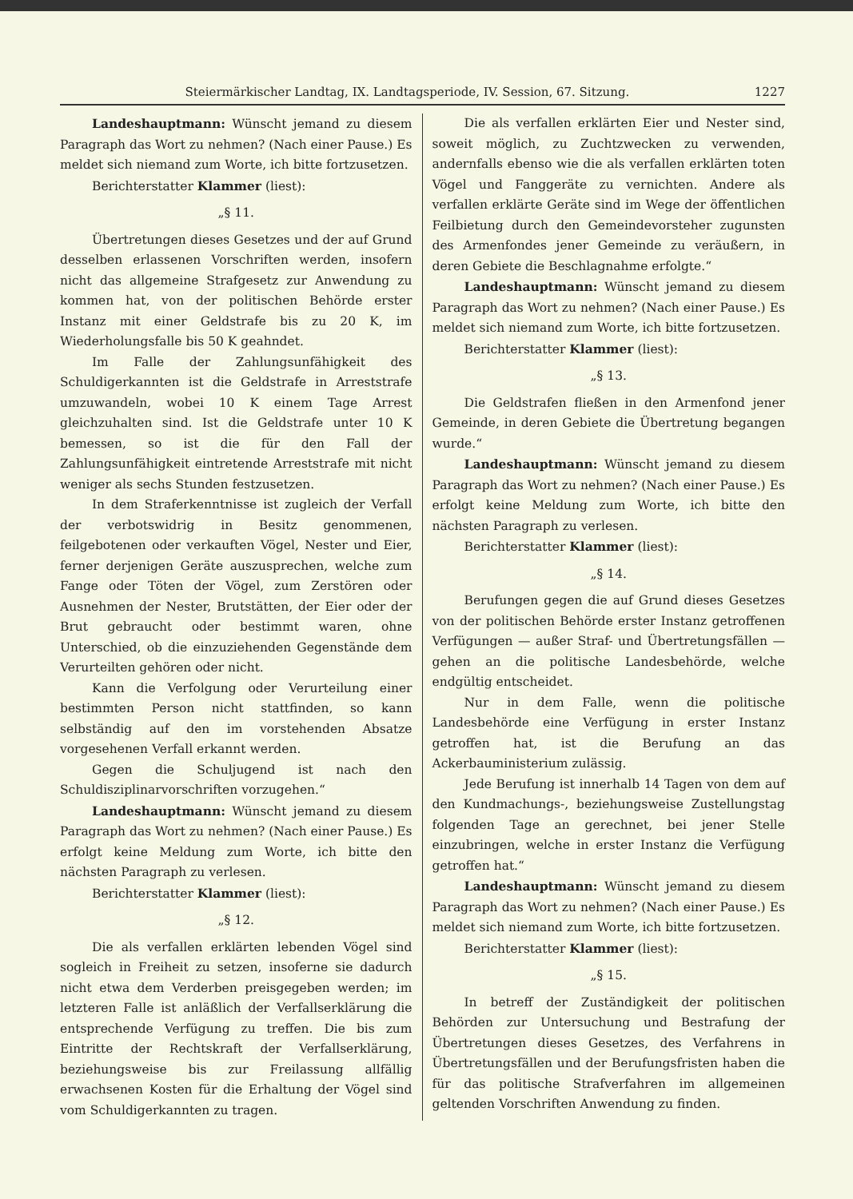Steiermärkischer Landtag, IX. Landtagsperiode, IV. Session, 67. Sitzung. 1227
Landeshauptmann: Wünscht jemand zu diesem Paragraph das Wort zu nehmen? (Nach einer Pause.) Es meldet sich niemand zum Worte, ich bitte fortzusetzen.
Berichterstatter Klammer (liest):
„§ 11.
Übertretungen dieses Gesetzes und der auf Grund desselben erlassenen Vorschriften werden, insofern nicht das allgemeine Strafgesetz zur Anwendung zu kommen hat, von der politischen Behörde erster Instanz mit einer Geldstrafe bis zu 20 K, im Wiederholungsfalle bis 50 K geahndet.
Im Falle der Zahlungsunfähigkeit des Schuldigerkannten ist die Geldstrafe in Arreststrafe umzuwandeln, wobei 10 K einem Tage Arrest gleichzuhalten sind. Ist die Geldstrafe unter 10 K bemessen, so ist die für den Fall der Zahlungsunfähigkeit eintretende Arreststrafe mit nicht weniger als sechs Stunden festzusetzen.
In dem Straferkenntnisse ist zugleich der Verfall der verbotswidrig in Besitz genommenen, feilgebotenen oder verkauften Vögel, Nester und Eier, ferner derjenigen Geräte auszusprechen, welche zum Fange oder Töten der Vögel, zum Zerstören oder Ausnehmen der Nester, Brutstätten, der Eier oder der Brut gebraucht oder bestimmt waren, ohne Unterschied, ob die einzuziehenden Gegenstände dem Verurteilten gehören oder nicht.
Kann die Verfolgung oder Verurteilung einer bestimmten Person nicht stattfinden, so kann selbständig auf den im vorstehenden Absatze vorgesehenen Verfall erkannt werden.
Gegen die Schuljugend ist nach den Schuldisziplinarvorschriften vorzugehen.“
Landeshauptmann: Wünscht jemand zu diesem Paragraph das Wort zu nehmen? (Nach einer Pause.) Es erfolgt keine Meldung zum Worte, ich bitte den nächsten Paragraph zu verlesen.
Berichterstatter Klammer (liest):
„§ 12.
Die als verfallen erklärten lebenden Vögel sind sogleich in Freiheit zu setzen, insoferne sie dadurch nicht etwa dem Verderben preisgegeben werden; im letzteren Falle ist anläßlich der Verfallserklärung die entsprechende Verfügung zu treffen. Die bis zum Eintritte der Rechtskraft der Verfallserklärung, beziehungsweise bis zur Freilassung allfällig erwachsenen Kosten für die Erhaltung der Vögel sind vom Schuldigerkannten zu tragen.
Die als verfallen erklärten Eier und Nester sind, soweit möglich, zu Zuchtzwecken zu verwenden, andernfalls ebenso wie die als verfallen erklärten toten Vögel und Fanggeräte zu vernichten. Andere als verfallen erklärte Geräte sind im Wege der öffentlichen Feilbietung durch den Gemeindevorsteher zugunsten des Armenfondes jener Gemeinde zu veräußern, in deren Gebiete die Beschlagnahme erfolgte.“
Landeshauptmann: Wünscht jemand zu diesem Paragraph das Wort zu nehmen? (Nach einer Pause.) Es meldet sich niemand zum Worte, ich bitte fortzusetzen.
Berichterstatter Klammer (liest):
„§ 13.
Die Geldstrafen fließen in den Armenfond jener Gemeinde, in deren Gebiete die Übertretung begangen wurde.“
Landeshauptmann: Wünscht jemand zu diesem Paragraph das Wort zu nehmen? (Nach einer Pause.) Es erfolgt keine Meldung zum Worte, ich bitte den nächsten Paragraph zu verlesen.
Berichterstatter Klammer (liest):
„§ 14.
Berufungen gegen die auf Grund dieses Gesetzes von der politischen Behörde erster Instanz getroffenen Verfügungen — außer Straf- und Übertretungsfällen — gehen an die politische Landesbehörde, welche endgültig entscheidet.
Nur in dem Falle, wenn die politische Landesbehörde eine Verfügung in erster Instanz getroffen hat, ist die Berufung an das Ackerbauministerium zulässig.
Jede Berufung ist innerhalb 14 Tagen von dem auf den Kundmachungs-, beziehungsweise Zustellungstag folgenden Tage an gerechnet, bei jener Stelle einzubringen, welche in erster Instanz die Verfügung getroffen hat.“
Landeshauptmann: Wünscht jemand zu diesem Paragraph das Wort zu nehmen? (Nach einer Pause.) Es meldet sich niemand zum Worte, ich bitte fortzusetzen.
Berichterstatter Klammer (liest):
„§ 15.
In betreff der Zuständigkeit der politischen Behörden zur Untersuchung und Bestrafung der Übertretungen dieses Gesetzes, des Verfahrens in Übertretungsfällen und der Berufungsfristen haben die für das politische Strafverfahren im allgemeinen geltenden Vorschriften Anwendung zu finden.